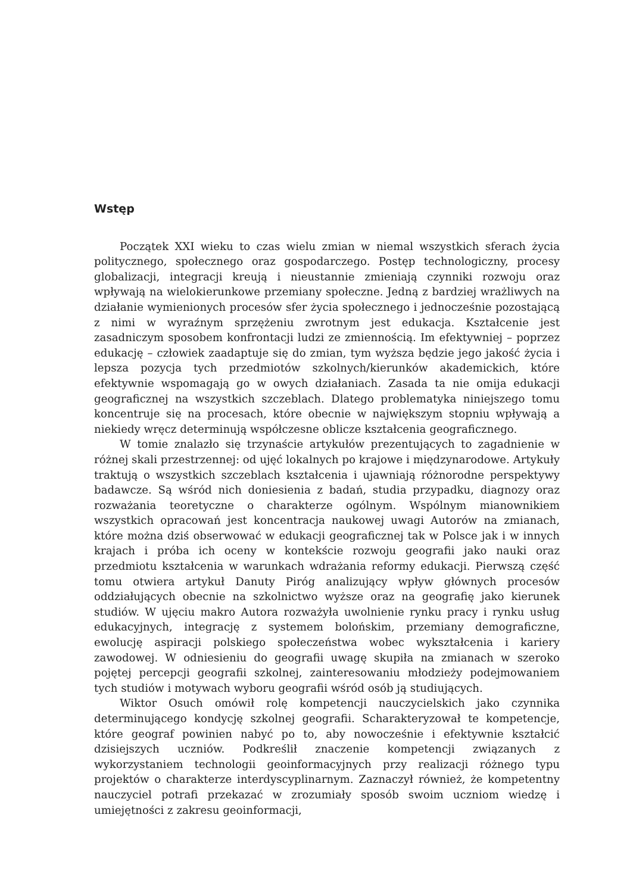Wstęp
Początek XXI wieku to czas wielu zmian w niemal wszystkich sferach życia politycznego, społecznego oraz gospodarczego. Postęp technologiczny, procesy globalizacji, integracji kreują i nieustannie zmieniają czynniki rozwoju oraz wpływają na wielokierunkowe przemiany społeczne. Jedną z bardziej wrażliwych na działanie wymienionych procesów sfer życia społecznego i jednocześnie pozostającą z nimi w wyraźnym sprzężeniu zwrotnym jest edukacja. Kształcenie jest zasadniczym sposobem konfrontacji ludzi ze zmiennością. Im efektywniej – poprzez edukację – człowiek zaadaptuje się do zmian, tym wyższa będzie jego jakość życia i lepsza pozycja tych przedmiotów szkolnych/kierunków akademickich, które efektywnie wspomagają go w owych działaniach. Zasada ta nie omija edukacji geograficznej na wszystkich szczeblach. Dlatego problematyka niniejszego tomu koncentruje się na procesach, które obecnie w największym stopniu wpływają a niekiedy wręcz determinują współczesne oblicze kształcenia geograficznego.
W tomie znalazło się trzynaście artykułów prezentujących to zagadnienie w różnej skali przestrzennej: od ujęć lokalnych po krajowe i międzynarodowe. Artykuły traktują o wszystkich szczeblach kształcenia i ujawniają różnorodne perspektywy badawcze. Są wśród nich doniesienia z badań, studia przypadku, diagnozy oraz rozważania teoretyczne o charakterze ogólnym. Wspólnym mianownikiem wszystkich opracowań jest koncentracja naukowej uwagi Autorów na zmianach, które można dziś obserwować w edukacji geograficznej tak w Polsce jak i w innych krajach i próba ich oceny w kontekście rozwoju geografii jako nauki oraz przedmiotu kształcenia w warunkach wdrażania reformy edukacji. Pierwszą część tomu otwiera artykuł Danuty Piróg analizujący wpływ głównych procesów oddziałujących obecnie na szkolnictwo wyższe oraz na geografię jako kierunek studiów. W ujęciu makro Autora rozważyła uwolnienie rynku pracy i rynku usług edukacyjnych, integrację z systemem bolońskim, przemiany demograficzne, ewolucję aspiracji polskiego społeczeństwa wobec wykształcenia i kariery zawodowej. W odniesieniu do geografii uwagę skupiła na zmianach w szeroko pojętej percepcji geografii szkolnej, zainteresowaniu młodzieży podejmowaniem tych studiów i motywach wyboru geografii wśród osób ją studiujących.
Wiktor Osuch omówił rolę kompetencji nauczycielskich jako czynnika determinującego kondycję szkolnej geografii. Scharakteryzował te kompetencje, które geograf powinien nabyć po to, aby nowocześnie i efektywnie kształcić dzisiejszych uczniów. Podkreślił znaczenie kompetencji związanych z wykorzystaniem technologii geoinformacyjnych przy realizacji różnego typu projektów o charakterze interdyscyplinarnym. Zaznaczył również, że kompetentny nauczyciel potrafi przekazać w zrozumiały sposób swoim uczniom wiedzę i umiejętności z zakresu geoinformacji,